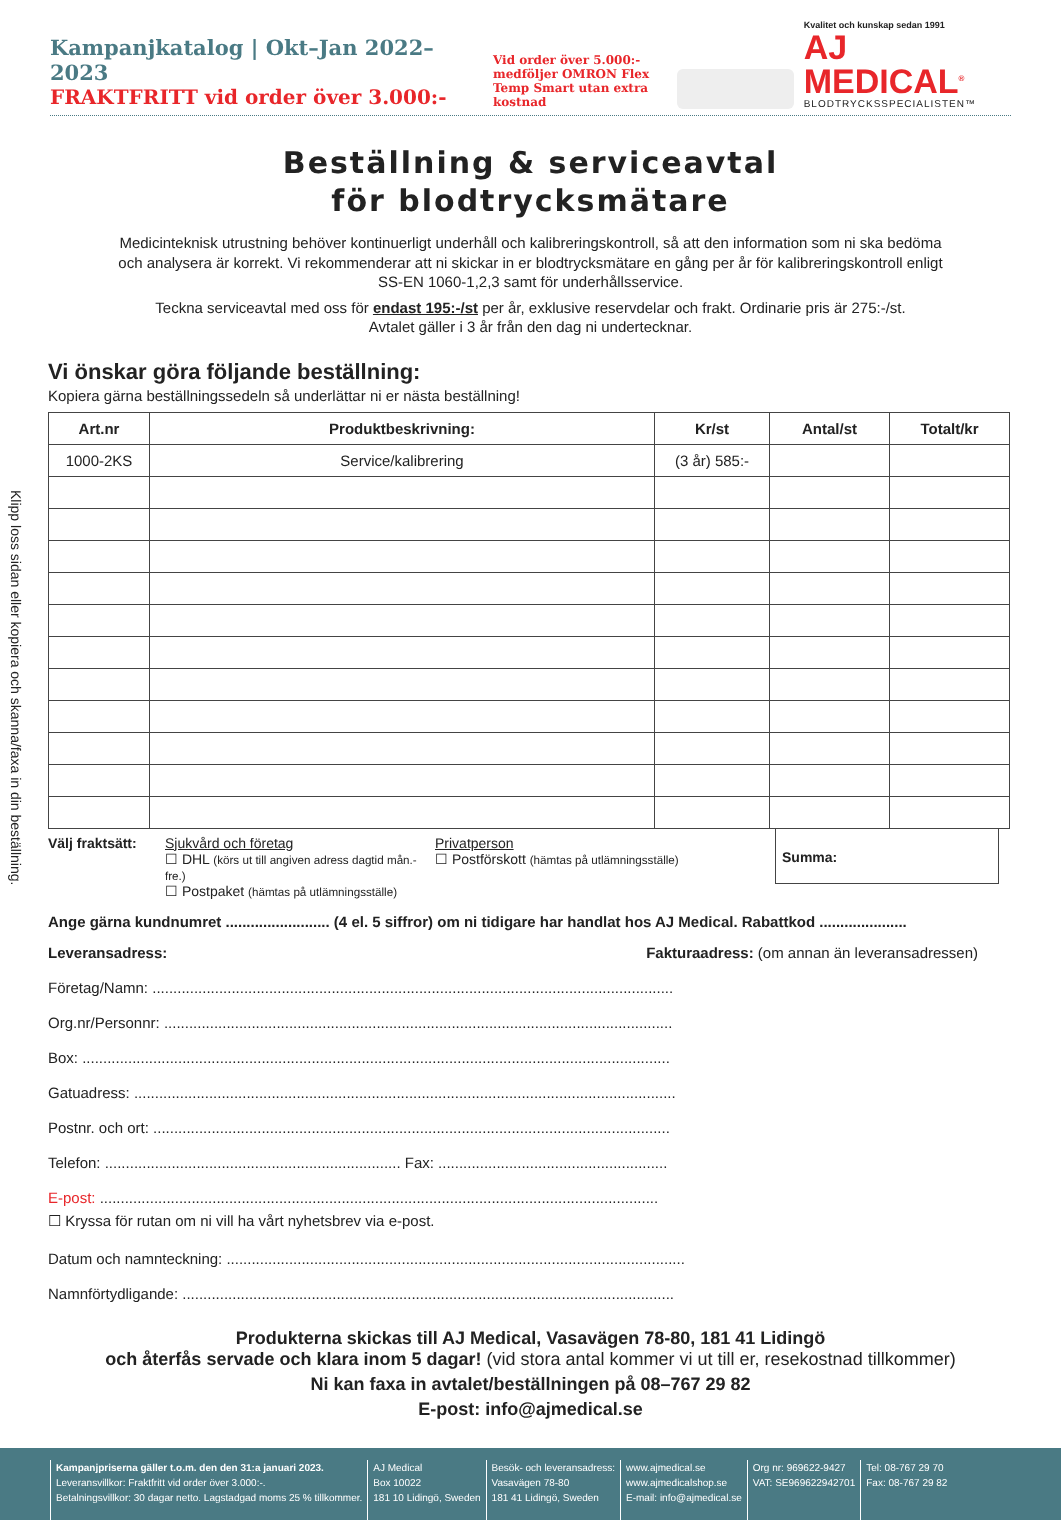Kampanjkatalog | Okt–Jan 2022–2023
FRAKTFRITT vid order över 3.000:-
Vid order över 5.000:- medföljer OMRON Flex Temp Smart utan extra kostnad
Kvalitet och kunskap sedan 1991
AJ MEDICAL<sup>®</sup>
BLODTRYCKSSPECIALISTEN™
Klipp loss sidan eller kopiera och skanna/faxa in din beställning.
Beställning & serviceavtal
för blodtrycksmätare
Medicinteknisk utrustning behöver kontinuerligt underhåll och kalibreringskontroll, så att den information som ni ska bedöma och analysera är korrekt. Vi rekommenderar att ni skickar in er blodtrycksmätare en gång per år för kalibreringskontroll enligt SS-EN 1060-1,2,3 samt för underhållsservice.
Teckna serviceavtal med oss för endast 195:-/st per år, exklusive reservdelar och frakt. Ordinarie pris är 275:-/st.
Avtalet gäller i 3 år från den dag ni undertecknar.
Vi önskar göra följande beställning:
Kopiera gärna beställningssedeln så underlättar ni er nästa beställning!
| Art.nr | Produktbeskrivning: | Kr/st | Antal/st | Totalt/kr |
| --- | --- | --- | --- | --- |
| 1000-2KS | Service/kalibrering | (3 år) 585:- | | |
Välj fraktsätt:
Sjukvård och företag
☐ DHL (körs ut till angiven adress dagtid mån.-fre.)
☐ Postpaket (hämtas på utlämningsställe)
Privatperson
☐ Postförskott (hämtas på utlämningsställe)
Summa:
Ange gärna kundnumret ......................... (4 el. 5 siffror) om ni tidigare har handlat hos AJ Medical. Rabattkod .....................
Leveransadress: Fakturaadress: (om annan än leveransadressen)
Företag/Namn: .............................................................................................................................
Org.nr/Personnr: ..........................................................................................................................
Box: .............................................................................................................................................
Gatuadress: ..................................................................................................................................
Postnr. och ort: ............................................................................................................................
Telefon: ....................................................................... Fax: .......................................................
E-post: ......................................................................................................................................
☐ Kryssa för rutan om ni vill ha vårt nyhetsbrev via e-post.
Datum och namnteckning: ..............................................................................................................
Namnförtydligande: ......................................................................................................................
Produkterna skickas till AJ Medical, Vasavägen 78-80, 181 41 Lidingö
och återfås servade och klara inom 5 dagar! (vid stora antal kommer vi ut till er, resekostnad tillkommer)
Ni kan faxa in avtalet/beställningen på 08–767 29 82
E-post: info@ajmedical.se
Kampanjpriserna gäller t.o.m. den den 31:a januari 2023.
Leveransvillkor: Fraktfritt vid order över 3.000:-.
Betalningsvillkor: 30 dagar netto. Lagstadgad moms 25 % tillkommer.
AJ Medical
Box 10022
181 10 Lidingö, Sweden
Besök- och leveransadress:
Vasavägen 78-80
181 41 Lidingö, Sweden
www.ajmedical.se
www.ajmedicalshop.se
E-mail: info@ajmedical.se
Org nr: 969622-9427
VAT: SE969622942701
Tel: 08-767 29 70
Fax: 08-767 29 82